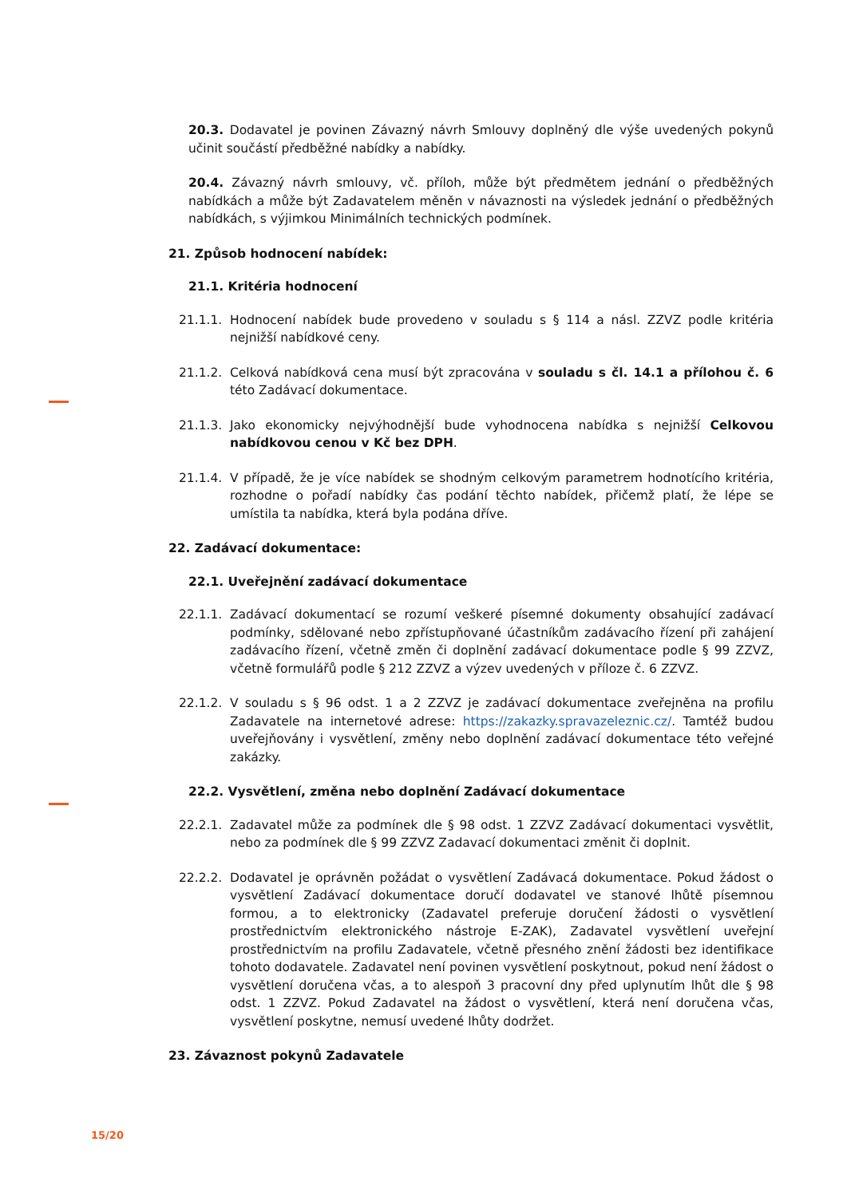20.3. Dodavatel je povinen Závazný návrh Smlouvy doplněný dle výše uvedených pokynů učinit součástí předběžné nabídky a nabídky.
20.4. Závazný návrh smlouvy, vč. příloh, může být předmětem jednání o předběžných nabídkách a může být Zadavatelem měněn v návaznosti na výsledek jednání o předběžných nabídkách, s výjimkou Minimálních technických podmínek.
21. Způsob hodnocení nabídek:
21.1. Kritéria hodnocení
21.1.1. Hodnocení nabídek bude provedeno v souladu s § 114 a násl. ZZVZ podle kritéria nejnižší nabídkové ceny.
21.1.2. Celková nabídková cena musí být zpracována v souladu s čl. 14.1 a přílohou č. 6 této Zadávací dokumentace.
21.1.3. Jako ekonomicky nejvýhodnější bude vyhodnocena nabídka s nejnižší Celkovou nabídkovou cenou v Kč bez DPH.
21.1.4. V případě, že je více nabídek se shodným celkovým parametrem hodnotícího kritéria, rozhodne o pořadí nabídky čas podání těchto nabídek, přičemž platí, že lépe se umístila ta nabídka, která byla podána dříve.
22. Zadávací dokumentace:
22.1. Uveřejnění zadávací dokumentace
22.1.1. Zadávací dokumentací se rozumí veškeré písemné dokumenty obsahující zadávací podmínky, sdělované nebo zpřístupňované účastníkům zadávacího řízení při zahájení zadávacího řízení, včetně změn či doplnění zadávací dokumentace podle § 99 ZZVZ, včetně formulářů podle § 212 ZZVZ a výzev uvedených v příloze č. 6 ZZVZ.
22.1.2. V souladu s § 96 odst. 1 a 2 ZZVZ je zadávací dokumentace zveřejněna na profilu Zadavatele na internetové adrese: https://zakazky.spravazeleznic.cz/. Tamtéž budou uveřejňovány i vysvětlení, změny nebo doplnění zadávací dokumentace této veřejné zakázky.
22.2. Vysvětlení, změna nebo doplnění Zadávací dokumentace
22.2.1. Zadavatel může za podmínek dle § 98 odst. 1 ZZVZ Zadávací dokumentaci vysvětlit, nebo za podmínek dle § 99 ZZVZ Zadavací dokumentaci změnit či doplnit.
22.2.2. Dodavatel je oprávněn požádat o vysvětlení Zadávacá dokumentace. Pokud žádost o vysvětlení Zadávací dokumentace doručí dodavatel ve stanové lhůtě písemnou formou, a to elektronicky (Zadavatel preferuje doručení žádosti o vysvětlení prostřednictvím elektronického nástroje E-ZAK), Zadavatel vysvětlení uveřejní prostřednictvím na profilu Zadavatele, včetně přesného znění žádosti bez identifikace tohoto dodavatele. Zadavatel není povinen vysvětlení poskytnout, pokud není žádost o vysvětlení doručena včas, a to alespoň 3 pracovní dny před uplynutím lhůt dle § 98 odst. 1 ZZVZ. Pokud Zadavatel na žádost o vysvětlení, která není doručena včas, vysvětlení poskytne, nemusí uvedené lhůty dodržet.
23. Závaznost pokynů Zadavatele
15/20